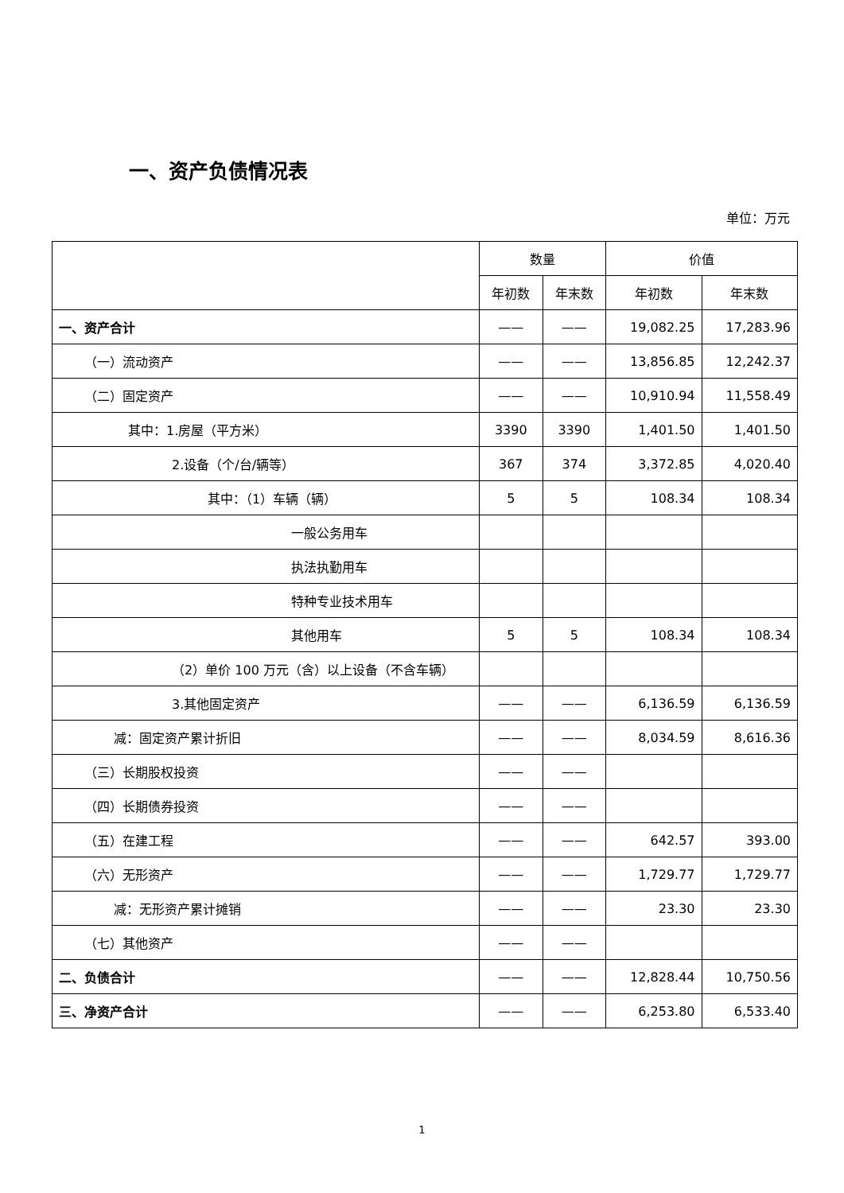一、资产负债情况表
单位：万元
| | 数量 | | 价值 | |
| --- | --- | --- | --- | --- |
| | 年初数 | 年末数 | 年初数 | 年末数 |
| 一、资产合计 | —— | —— | 19,082.25 | 17,283.96 |
| （一）流动资产 | —— | —— | 13,856.85 | 12,242.37 |
| （二）固定资产 | —— | —— | 10,910.94 | 11,558.49 |
| 其中：1.房屋（平方米） | 3390 | 3390 | 1,401.50 | 1,401.50 |
| 2.设备（个/台/辆等） | 367 | 374 | 3,372.85 | 4,020.40 |
| 其中：（1）车辆（辆） | 5 | 5 | 108.34 | 108.34 |
| 一般公务用车 | | | | |
| 执法执勤用车 | | | | |
| 特种专业技术用车 | | | | |
| 其他用车 | 5 | 5 | 108.34 | 108.34 |
| （2）单价 100 万元（含）以上设备（不含车辆） | | | | |
| 3.其他固定资产 | —— | —— | 6,136.59 | 6,136.59 |
| 减：固定资产累计折旧 | —— | —— | 8,034.59 | 8,616.36 |
| （三）长期股权投资 | —— | —— | | |
| （四）长期债券投资 | —— | —— | | |
| （五）在建工程 | —— | —— | 642.57 | 393.00 |
| （六）无形资产 | —— | —— | 1,729.77 | 1,729.77 |
| 减：无形资产累计摊销 | —— | —— | 23.30 | 23.30 |
| （七）其他资产 | —— | —— | | |
| 二、负债合计 | —— | —— | 12,828.44 | 10,750.56 |
| 三、净资产合计 | —— | —— | 6,253.80 | 6,533.40 |
1